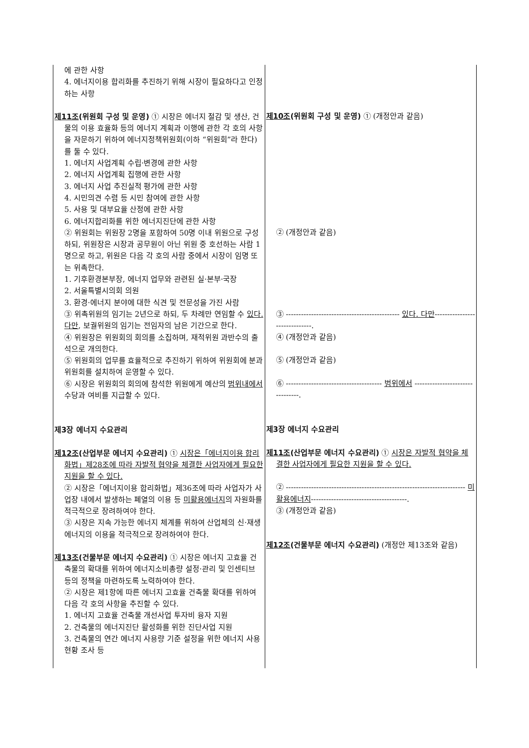| 에 관한 사항 4. 에너지이용 합리화를 추진하기 위해 시장이 필요하다고 인정하는 사항 제11조 (위원회 구성 및 운영) ① 시장은 에너지 절감 및 생산, 건물의 이용 효율화 등의 에너지 계획과 이행에 관한 각 호의 사항을 자문하기 위하여 에너지정책위원회(이하 “위원회”라 한다)를 둘 수 있다. 1. 에너지 사업계획 수립·변경에 관한 사항 2. 에너지 사업계획 집행에 관한 사항 3. 에너지 사업 추진실적 평가에 관한 사항 4. 시민의견 수렴 등 시민 참여에 관한 사항 5. 사용 및 대부요율 산정에 관한 사항 6. 에너지합리화를 위한 에너지진단에 관한 사항 ② 위원회는 위원장 2명을 포함하여 50명 이내 위원으로 구성하되, 위원장은 시장과 공무원이 아닌 위원 중 호선하는 사람 1명으로 하고, 위원은 다음 각 호의 사람 중에서 시장이 임명 또는 위촉한다. 1. 기후환경본부장, 에너지 업무와 관련된 실·본부·국장 2. 서울특별시의회 의원 3. 환경·에너지 분야에 대한 식견 및 전문성을 가진 사람 ③ 위촉위원의 임기는 2년으로 하되, 두 차례만 연임할 수 있다.다만 , 보궐위원의 임기는 전임자의 남은 기간으로 한다. ④ 위원장은 위원회의 회의를 소집하며, 재적위원 과반수의 출석으로 개의한다. ⑤ 위원회의 업무를 효율적으로 추진하기 위하여 위원회에 분과위원회를 설치하여 운영할 수 있다. ⑥ 시장은 위원회의 회의에 참석한 위원에게 예산의 범위내에서 수당과 여비를 지급할 수 있다. 제3장 에너지 수요관리 제12조 (산업부문 에너지 수요관리) ① 시장은「에너지이용 합리화법」제28조에 따라 자발적 협약을 체결한 사업자에게 필요한 지원을 할 수 있다. ② 시장은「에너지이용 합리화법」제36조에 따라 사업자가 사업장 내에서 발생하는 폐열의 이용 등 미활용에너지 의 자원화를 적극적으로 장려하여야 한다. ③ 시장은 지속 가능한 에너지 체계를 위하여 산업체의 신·재생에너지의 이용을 적극적으로 장려하여야 한다. 제13조 (건물부문 에너지 수요관리) ① 시장은 에너지 고효율 건축물의 확대를 위하여 에너지소비총량 설정·관리 및 인센티브 등의 정책을 마련하도록 노력하여야 한다. ② 시장은 제1항에 따른 에너지 고효율 건축물 확대를 위하여 다음 각 호의 사항을 추진할 수 있다. 1. 에너지 고효율 건축물 개선사업 투자비 융자 지원 2. 건축물의 에너지진단 활성화를 위한 진단사업 지원 3. 건축물의 연간 에너지 사용량 기준 설정을 위한 에너지 사용현황 조사 등 | 제10조 (위원회 구성 및 운영) ① (개정안과 같음) ② (개정안과 같음) ③ --------------------------------------------- 있다. 다만 ------------------------------. ④ (개정안과 같음) ⑤ (개정안과 같음) ⑥ -------------------------------------- 범위에서 --------------------------------. 제3장 에너지 수요관리 제11조 (산업부문 에너지 수요관리) ① 시장은 자발적 협약을 체결한 사업자에게 필요한 지원을 할 수 있다. ② ----------------------------------------------------------------------- 미활용에너지 --------------------------------------. ③ (개정안과 같음) 제12조 (건물부문 에너지 수요관리) (개정안 제13조와 같음) |